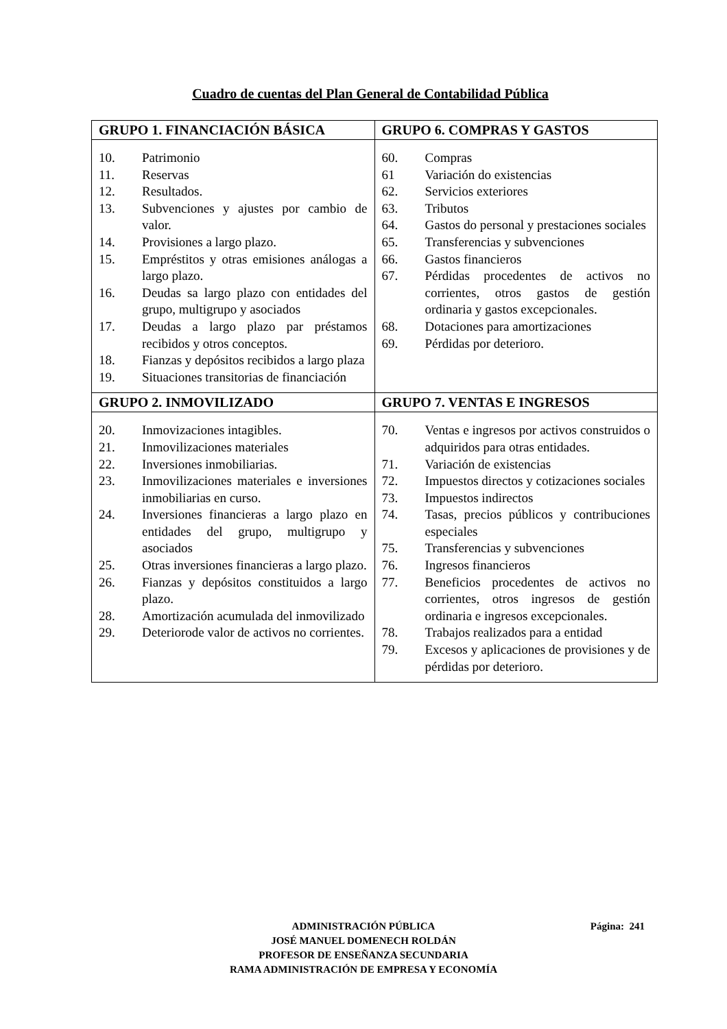Cuadro de cuentas del Plan General de Contabilidad Pública
| GRUPO 1. FINANCIACIÓN BÁSICA | GRUPO 6. COMPRAS Y GASTOS |
| --- | --- |
| 10. Patrimonio 11. Reservas 12. Resultados. 13. Subvenciones y ajustes por cambio de valor. 14. Provisiones a largo plazo. 15. Empréstitos y otras emisiones análogas a largo plazo. 16. Deudas sa largo plazo con entidades del grupo, multigrupo y asociados 17. Deudas a largo plazo par préstamos recibidos y otros conceptos. 18. Fianzas y depósitos recibidos a largo plaza 19. Situaciones transitorias de financiación | 60. Compras 61 Variación do existencias 62. Servicios exteriores 63. Tributos 64. Gastos do personal y prestaciones sociales 65. Transferencias y subvenciones 66. Gastos financieros 67. Pérdidas procedentes de activos no corrientes, otros gastos de gestión ordinaria y gastos excepcionales. 68. Dotaciones para amortizaciones 69. Pérdidas por deterioro. |
| GRUPO 2. INMOVILIZADO | GRUPO 7. VENTAS E INGRESOS |
| 20. Inmovizaciones intagibles. 21. Inmovilizaciones materiales 22. Inversiones inmobiliarias. 23. Inmovilizaciones materiales e inversiones inmobiliarias en curso. 24. Inversiones financieras a largo plazo en entidades del grupo, multigrupo y asociados 25. Otras inversiones financieras a largo plazo. 26. Fianzas y depósitos constituidos a largo plazo. 28. Amortización acumulada del inmovilizado 29. Deteriorode valor de activos no corrientes. | 70. Ventas e ingresos por activos construidos o adquiridos para otras entidades. 71. Variación de existencias 72. Impuestos directos y cotizaciones sociales 73. Impuestos indirectos 74. Tasas, precios públicos y contribuciones especiales 75. Transferencias y subvenciones 76. Ingresos financieros 77. Beneficios procedentes de activos no corrientes, otros ingresos de gestión ordinaria e ingresos excepcionales. 78. Trabajos realizados para a entidad 79. Excesos y aplicaciones de provisiones y de pérdidas por deterioro. |
ADMINISTRACIÓN PÚBLICA Página: 241
JOSÉ MANUEL DOMENECH ROLDÁN
PROFESOR DE ENSEÑANZA SECUNDARIA
RAMA ADMINISTRACIÓN DE EMPRESA Y ECONOMÍA